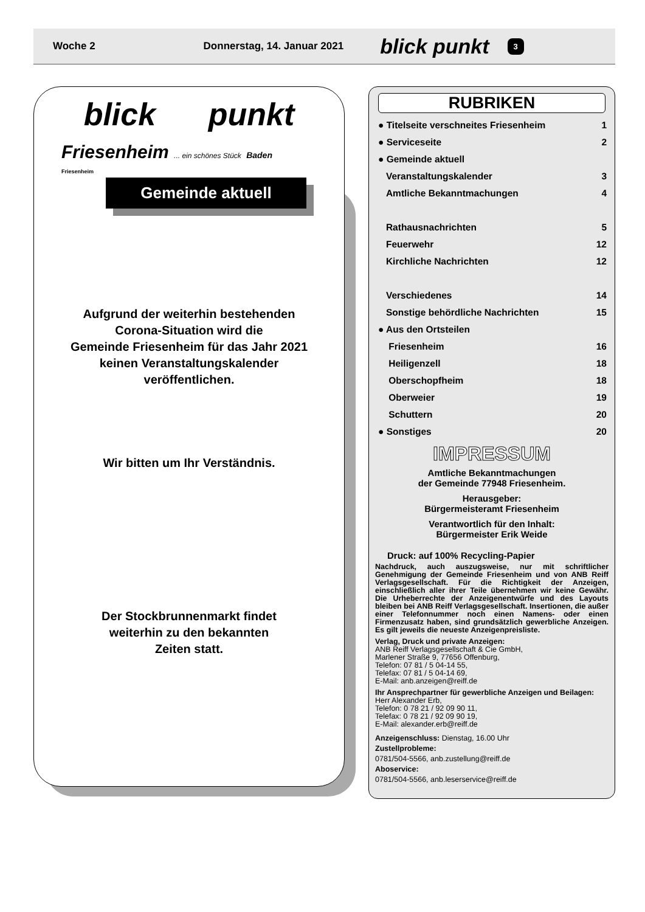Woche 2 Donnerstag, 14. Januar 2021 blick punkt 3
blick punkt
Friesenheim ... ein schönes Stück Baden
Friesenheim
Gemeinde aktuell
Aufgrund der weiterhin bestehenden
Corona-Situation wird die
Gemeinde Friesenheim für das Jahr 2021
keinen Veranstaltungskalender
veröffentlichen.
Wir bitten um Ihr Verständnis.
Der Stockbrunnenmarkt findet
weiterhin zu den bekannten
Zeiten statt.
RUBRIKEN
| ● Titelseite verschneites Friesenheim | 1 |
| ● Serviceseite | 2 |
| ● Gemeinde aktuell | |
| Veranstaltungskalender | 3 |
| Amtliche Bekanntmachungen | 4 |
| Rathausnachrichten | 5 |
| Feuerwehr | 12 |
| Kirchliche Nachrichten | 12 |
| Verschiedenes | 14 |
| Sonstige behördliche Nachrichten | 15 |
| ● Aus den Ortsteilen | |
| Friesenheim | 16 |
| Heiligenzell | 18 |
| Oberschopfheim | 18 |
| Oberweier | 19 |
| Schuttern | 20 |
| ● Sonstiges | 20 |
IMPRESSUM
Amtliche Bekanntmachungen
der Gemeinde 77948 Friesenheim.
Herausgeber:
Bürgermeisteramt Friesenheim
Verantwortlich für den Inhalt:
Bürgermeister Erik Weide
Druck: auf 100% Recycling-Papier
Nachdruck, auch auszugsweise, nur mit schriftlicher Genehmigung der Gemeinde Friesenheim und von ANB Reiff Verlagsgesellschaft. Für die Richtigkeit der Anzeigen, einschließlich aller ihrer Teile übernehmen wir keine Gewähr. Die Urheberrechte der Anzeigenentwürfe und des Layouts bleiben bei ANB Reiff Verlagsgesellschaft. Insertionen, die außer einer Telefonnummer noch einen Namens- oder einen Firmenzusatz haben, sind grundsätzlich gewerbliche Anzeigen. Es gilt jeweils die neueste Anzeigenpreisliste.
Verlag, Druck und private Anzeigen:
ANB Reiff Verlagsgesellschaft & Cie GmbH,
Marlener Straße 9, 77656 Offenburg,
Telefon: 07 81 / 5 04-14 55,
Telefax: 07 81 / 5 04-14 69,
E-Mail: anb.anzeigen@reiff.de
Ihr Ansprechpartner für gewerbliche Anzeigen und Beilagen:
Herr Alexander Erb,
Telefon: 0 78 21 / 92 09 90 11,
Telefax: 0 78 21 / 92 09 90 19,
E-Mail: alexander.erb@reiff.de
Anzeigenschluss: Dienstag, 16.00 Uhr
Zustellprobleme:
0781/504-5566, anb.zustellung@reiff.de
Aboservice:
0781/504-5566, anb.leserservice@reiff.de